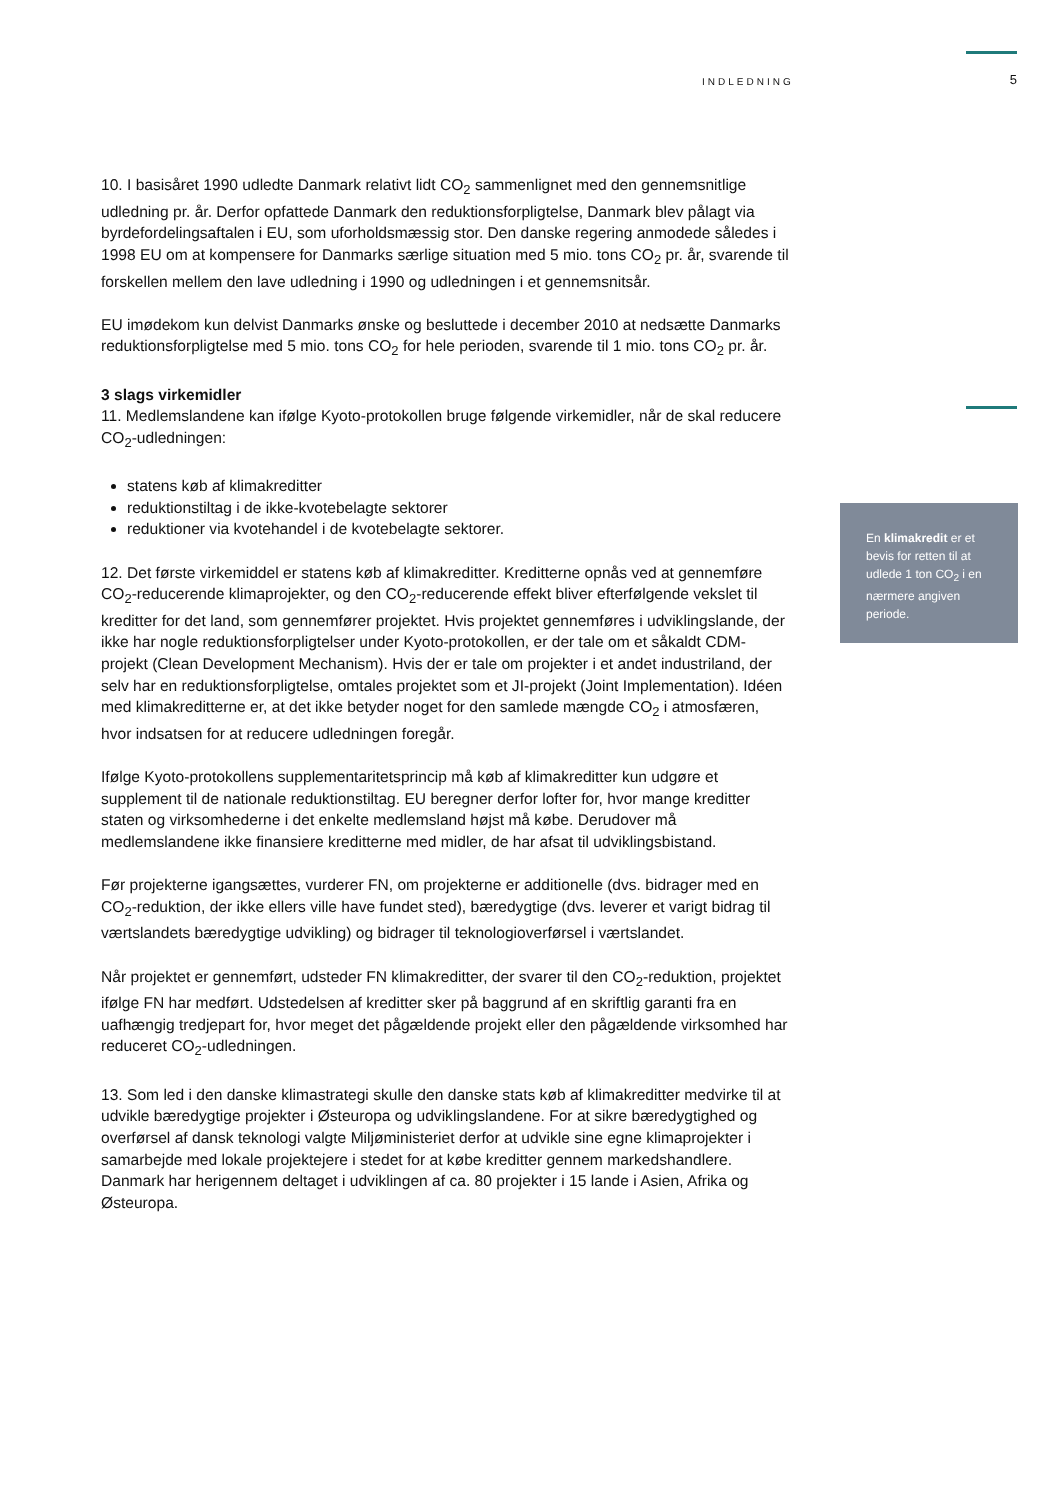INDLEDNING 5
10. I basisåret 1990 udledte Danmark relativt lidt CO<sub>2</sub> sammenlignet med den gennemsnitlige udledning pr. år. Derfor opfattede Danmark den reduktionsforpligtelse, Danmark blev pålagt via byrdefordelingsaftalen i EU, som uforholdsmæssig stor. Den danske regering anmodede således i 1998 EU om at kompensere for Danmarks særlige situation med 5 mio. tons CO<sub>2</sub> pr. år, svarende til forskellen mellem den lave udledning i 1990 og udledningen i et gennemsnitsår.
EU imødekom kun delvist Danmarks ønske og besluttede i december 2010 at nedsætte Danmarks reduktionsforpligtelse med 5 mio. tons CO<sub>2</sub> for hele perioden, svarende til 1 mio. tons CO<sub>2</sub> pr. år.
3 slags virkemidler
11. Medlemslandene kan ifølge Kyoto-protokollen bruge følgende virkemidler, når de skal reducere CO<sub>2</sub>-udledningen:
statens køb af klimakreditter
reduktionstiltag i de ikke-kvotebelagte sektorer
reduktioner via kvotehandel i de kvotebelagte sektorer.
12. Det første virkemiddel er statens køb af klimakreditter. Kreditterne opnås ved at gennemføre CO<sub>2</sub>-reducerende klimaprojekter, og den CO<sub>2</sub>-reducerende effekt bliver efterfølgende vekslet til kreditter for det land, som gennemfører projektet. Hvis projektet gennemføres i udviklingslande, der ikke har nogle reduktionsforpligtelser under Kyoto-protokollen, er der tale om et såkaldt CDM-projekt (Clean Development Mechanism). Hvis der er tale om projekter i et andet industriland, der selv har en reduktionsforpligtelse, omtales projektet som et JI-projekt (Joint Implementation). Idéen med klimakreditterne er, at det ikke betyder noget for den samlede mængde CO<sub>2</sub> i atmosfæren, hvor indsatsen for at reducere udledningen foregår.
Ifølge Kyoto-protokollens supplementaritetsprincip må køb af klimakreditter kun udgøre et supplement til de nationale reduktionstiltag. EU beregner derfor lofter for, hvor mange kreditter staten og virksomhederne i det enkelte medlemsland højst må købe. Derudover må medlemslandene ikke finansiere kreditterne med midler, de har afsat til udviklingsbistand.
Før projekterne igangsættes, vurderer FN, om projekterne er additionelle (dvs. bidrager med en CO<sub>2</sub>-reduktion, der ikke ellers ville have fundet sted), bæredygtige (dvs. leverer et varigt bidrag til værtslandets bæredygtige udvikling) og bidrager til teknologioverførsel i værtslandet.
Når projektet er gennemført, udsteder FN klimakreditter, der svarer til den CO<sub>2</sub>-reduktion, projektet ifølge FN har medført. Udstedelsen af kreditter sker på baggrund af en skriftlig garanti fra en uafhængig tredjepart for, hvor meget det pågældende projekt eller den pågældende virksomhed har reduceret CO<sub>2</sub>-udledningen.
13. Som led i den danske klimastrategi skulle den danske stats køb af klimakreditter medvirke til at udvikle bæredygtige projekter i Østeuropa og udviklingslandene. For at sikre bæredygtighed og overførsel af dansk teknologi valgte Miljøministeriet derfor at udvikle sine egne klimaprojekter i samarbejde med lokale projektejere i stedet for at købe kreditter gennem markedshandlere. Danmark har herigennem deltaget i udviklingen af ca. 80 projekter i 15 lande i Asien, Afrika og Østeuropa.
En klimakredit er et bevis for retten til at udlede 1 ton CO<sub>2</sub> i en nærmere angiven periode.